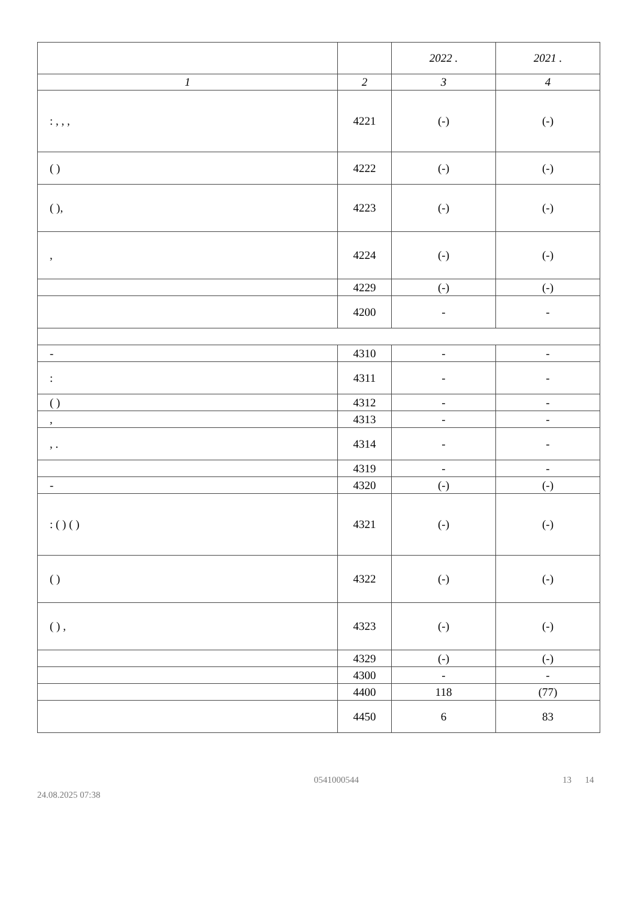| | | 2022 . | 2021 . |
| --- | --- | --- | --- |
| 1 | 2 | 3 | 4 |
| : , , , | 4221 | (-) | (-) |
| ( ) | 4222 | (-) | (-) |
| ( ), | 4223 | (-) | (-) |
| , | 4224 | (-) | (-) |
| | 4229 | (-) | (-) |
| | 4200 | - | - |
| - | 4310 | - | - |
| : | 4311 | - | - |
| ( ) | 4312 | - | - |
| , | 4313 | - | - |
| , . | 4314 | - | - |
| | 4319 | - | - |
| - | 4320 | (-) | (-) |
| : ( ) ( ) | 4321 | (-) | (-) |
| ( ) | 4322 | (-) | (-) |
| ( ) , | 4323 | (-) | (-) |
| | 4329 | (-) | (-) |
| | 4300 | - | - |
| | 4400 | 118 | (77) |
| | 4450 | 6 | 83 |
0541000544 13 14
24.08.2025 07:38